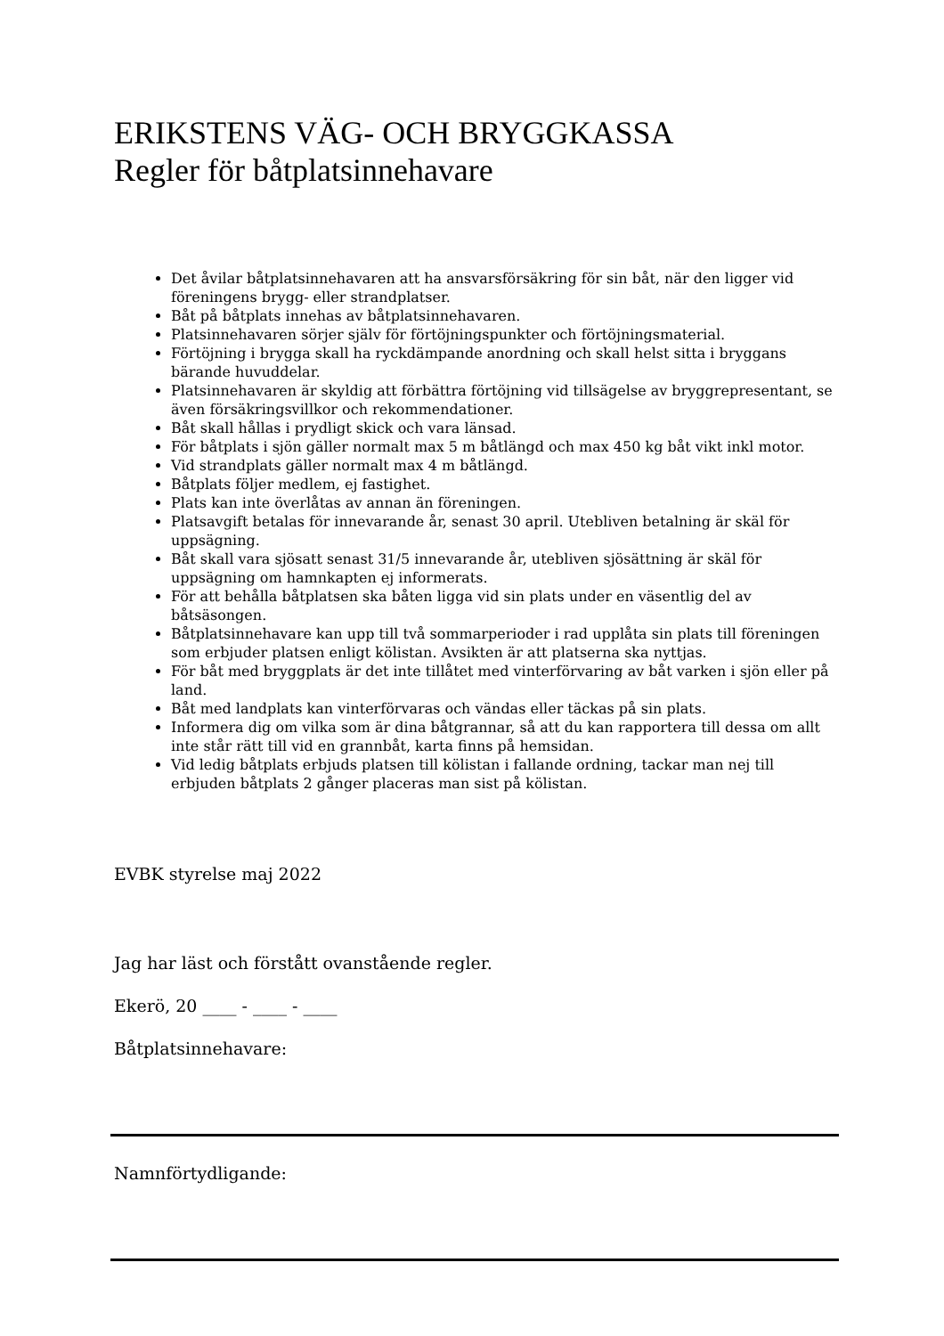ERIKSTENS VÄG- OCH BRYGGKASSA
Regler för båtplatsinnehavare
Det åvilar båtplatsinnehavaren att ha ansvarsförsäkring för sin båt, när den ligger vid föreningens brygg- eller strandplatser.
Båt på båtplats innehas av båtplatsinnehavaren.
Platsinnehavaren sörjer själv för förtöjningspunkter och förtöjningsmaterial.
Förtöjning i brygga skall ha ryckdämpande anordning och skall helst sitta i bryggans bärande huvuddelar.
Platsinnehavaren är skyldig att förbättra förtöjning vid tillsägelse av bryggrepresentant, se även försäkringsvillkor och rekommendationer.
Båt skall hållas i prydligt skick och vara länsad.
För båtplats i sjön gäller normalt max 5 m båtlängd och max 450 kg båt vikt inkl motor.
Vid strandplats gäller normalt max 4 m båtlängd.
Båtplats följer medlem, ej fastighet.
Plats kan inte överlåtas av annan än föreningen.
Platsavgift betalas för innevarande år, senast 30 april. Utebliven betalning är skäl för uppsägning.
Båt skall vara sjösatt senast 31/5 innevarande år, utebliven sjösättning är skäl för uppsägning om hamnkapten ej informerats.
För att behålla båtplatsen ska båten ligga vid sin plats under en väsentlig del av båtsäsongen.
Båtplatsinnehavare kan upp till två sommarperioder i rad upplåta sin plats till föreningen som erbjuder platsen enligt kölistan. Avsikten är att platserna ska nyttjas.
För båt med bryggplats är det inte tillåtet med vinterförvaring av båt varken i sjön eller på land.
Båt med landplats kan vinterförvaras och vändas eller täckas på sin plats.
Informera dig om vilka som är dina båtgrannar, så att du kan rapportera till dessa om allt inte står rätt till vid en grannbåt, karta finns på hemsidan.
Vid ledig båtplats erbjuds platsen till kölistan i fallande ordning, tackar man nej till erbjuden båtplats 2 gånger placeras man sist på kölistan.
EVBK styrelse maj 2022
Jag har läst och förstått ovanstående regler.
Ekerö, 20 ____ - ____ - ____
Båtplatsinnehavare:
Namnförtydligande: